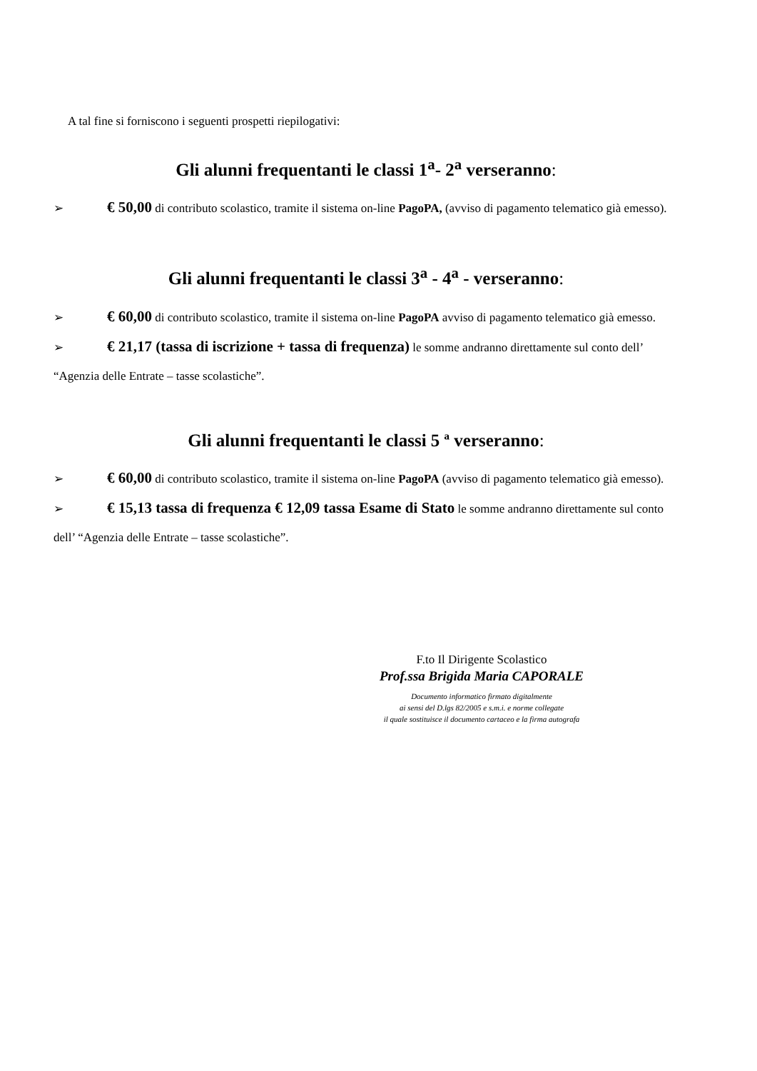A tal fine si forniscono i seguenti prospetti riepilogativi:
Gli alunni frequentanti le classi 1<sup>a</sup>- 2<sup>a</sup> verseranno:
➢ € 50,00 di contributo scolastico, tramite il sistema on-line PagoPA, (avviso di pagamento telematico già emesso).
Gli alunni frequentanti le classi 3<sup>a</sup> - 4<sup>a</sup> - verseranno:
➢ € 60,00 di contributo scolastico, tramite il sistema on-line PagoPA avviso di pagamento telematico già emesso.
➢ € 21,17 (tassa di iscrizione + tassa di frequenza) le somme andranno direttamente sul conto dell’ “Agenzia delle Entrate – tasse scolastiche”.
Gli alunni frequentanti le classi 5 ª verseranno:
➢ € 60,00 di contributo scolastico, tramite il sistema on-line PagoPA (avviso di pagamento telematico già emesso).
➢ € 15,13 tassa di frequenza € 12,09 tassa Esame di Stato le somme andranno direttamente sul conto dell’ “Agenzia delle Entrate – tasse scolastiche”.
F.to Il Dirigente Scolastico
Prof.ssa Brigida Maria CAPORALE
Documento informatico firmato digitalmente
ai sensi del D.lgs 82/2005 e s.m.i. e norme collegate
il quale sostituisce il documento cartaceo e la firma autografa